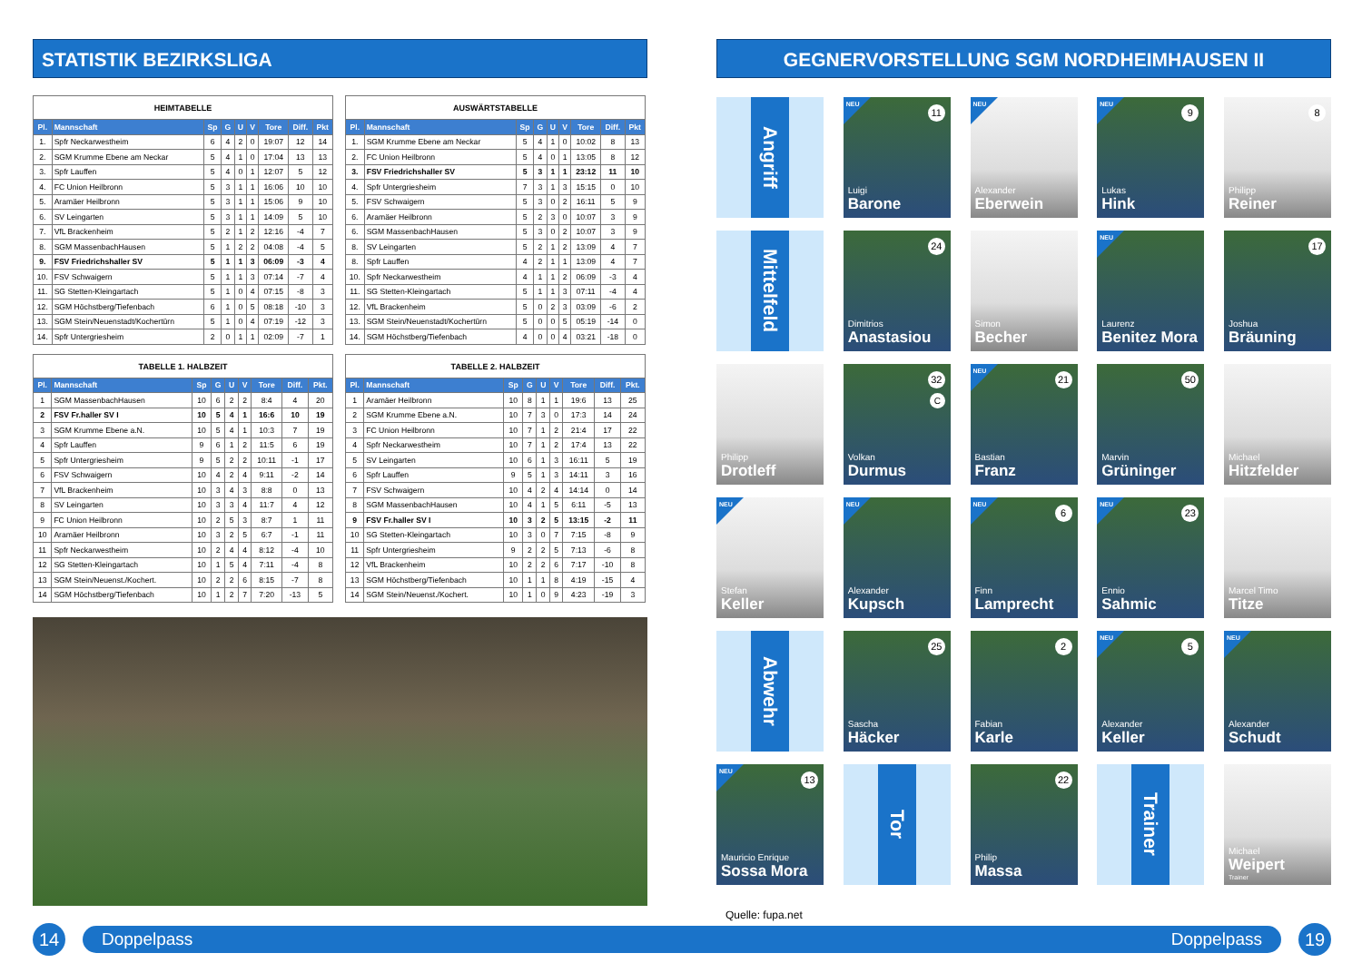STATISTIK BEZIRKSLIGA
HEIMTABELLE
| Pl. | Mannschaft | Sp | G | U | V | Tore | Diff. | Pkt |
| --- | --- | --- | --- | --- | --- | --- | --- | --- |
| 1. | Spfr Neckarwestheim | 6 | 4 | 2 | 0 | 19:07 | 12 | 14 |
| 2. | SGM Krumme Ebene am Neckar | 5 | 4 | 1 | 0 | 17:04 | 13 | 13 |
| 3. | Spfr Lauffen | 5 | 4 | 0 | 1 | 12:07 | 5 | 12 |
| 4. | FC Union Heilbronn | 5 | 3 | 1 | 1 | 16:06 | 10 | 10 |
| 5. | Aramäer Heilbronn | 5 | 3 | 1 | 1 | 15:06 | 9 | 10 |
| 6. | SV Leingarten | 5 | 3 | 1 | 1 | 14:09 | 5 | 10 |
| 7. | VfL Brackenheim | 5 | 2 | 1 | 2 | 12:16 | -4 | 7 |
| 8. | SGM MassenbachHausen | 5 | 1 | 2 | 2 | 04:08 | -4 | 5 |
| 9. | FSV Friedrichshaller SV | 5 | 1 | 1 | 3 | 06:09 | -3 | 4 |
| 10. | FSV Schwaigern | 5 | 1 | 1 | 3 | 07:14 | -7 | 4 |
| 11. | SG Stetten-Kleingartach | 5 | 1 | 0 | 4 | 07:15 | -8 | 3 |
| 12. | SGM Höchstberg/Tiefenbach | 6 | 1 | 0 | 5 | 08:18 | -10 | 3 |
| 13. | SGM Stein/Neuenstadt/Kochertürn | 5 | 1 | 0 | 4 | 07:19 | -12 | 3 |
| 14. | Spfr Untergriesheim | 2 | 0 | 1 | 1 | 02:09 | -7 | 1 |
AUSWÄRTSTABELLE
| Pl. | Mannschaft | Sp | G | U | V | Tore | Diff. | Pkt |
| --- | --- | --- | --- | --- | --- | --- | --- | --- |
| 1. | SGM Krumme Ebene am Neckar | 5 | 4 | 1 | 0 | 10:02 | 8 | 13 |
| 2. | FC Union Heilbronn | 5 | 4 | 0 | 1 | 13:05 | 8 | 12 |
| 3. | FSV Friedrichshaller SV | 5 | 3 | 1 | 1 | 23:12 | 11 | 10 |
| 4. | Spfr Untergriesheim | 7 | 3 | 1 | 3 | 15:15 | 0 | 10 |
| 5. | FSV Schwaigern | 5 | 3 | 0 | 2 | 16:11 | 5 | 9 |
| 6. | Aramäer Heilbronn | 5 | 2 | 3 | 0 | 10:07 | 3 | 9 |
| 6. | SGM MassenbachHausen | 5 | 3 | 0 | 2 | 10:07 | 3 | 9 |
| 8. | SV Leingarten | 5 | 2 | 1 | 2 | 13:09 | 4 | 7 |
| 8. | Spfr Lauffen | 4 | 2 | 1 | 1 | 13:09 | 4 | 7 |
| 10. | Spfr Neckarwestheim | 4 | 1 | 1 | 2 | 06:09 | -3 | 4 |
| 11. | SG Stetten-Kleingartach | 5 | 1 | 1 | 3 | 07:11 | -4 | 4 |
| 12. | VfL Brackenheim | 5 | 0 | 2 | 3 | 03:09 | -6 | 2 |
| 13. | SGM Stein/Neuenstadt/Kochertürn | 5 | 0 | 0 | 5 | 05:19 | -14 | 0 |
| 14. | SGM Höchstberg/Tiefenbach | 4 | 0 | 0 | 4 | 03:21 | -18 | 0 |
TABELLE 1. HALBZEIT
| Pl. | Mannschaft | Sp | G | U | V | Tore | Diff. | Pkt. |
| --- | --- | --- | --- | --- | --- | --- | --- | --- |
| 1 | SGM MassenbachHausen | 10 | 6 | 2 | 2 | 8:4 | 4 | 20 |
| 2 | FSV Fr.haller SV I | 10 | 5 | 4 | 1 | 16:6 | 10 | 19 |
| 3 | SGM Krumme Ebene a.N. | 10 | 5 | 4 | 1 | 10:3 | 7 | 19 |
| 4 | Spfr Lauffen | 9 | 6 | 1 | 2 | 11:5 | 6 | 19 |
| 5 | Spfr Untergriesheim | 9 | 5 | 2 | 2 | 10:11 | -1 | 17 |
| 6 | FSV Schwaigern | 10 | 4 | 2 | 4 | 9:11 | -2 | 14 |
| 7 | VfL Brackenheim | 10 | 3 | 4 | 3 | 8:8 | 0 | 13 |
| 8 | SV Leingarten | 10 | 3 | 3 | 4 | 11:7 | 4 | 12 |
| 9 | FC Union Heilbronn | 10 | 2 | 5 | 3 | 8:7 | 1 | 11 |
| 10 | Aramäer Heilbronn | 10 | 3 | 2 | 5 | 6:7 | -1 | 11 |
| 11 | Spfr Neckarwestheim | 10 | 2 | 4 | 4 | 8:12 | -4 | 10 |
| 12 | SG Stetten-Kleingartach | 10 | 1 | 5 | 4 | 7:11 | -4 | 8 |
| 13 | SGM Stein/Neuenst./Kochert. | 10 | 2 | 2 | 6 | 8:15 | -7 | 8 |
| 14 | SGM Höchstberg/Tiefenbach | 10 | 1 | 2 | 7 | 7:20 | -13 | 5 |
TABELLE 2. HALBZEIT
| Pl. | Mannschaft | Sp | G | U | V | Tore | Diff. | Pkt. |
| --- | --- | --- | --- | --- | --- | --- | --- | --- |
| 1 | Aramäer Heilbronn | 10 | 8 | 1 | 1 | 19:6 | 13 | 25 |
| 2 | SGM Krumme Ebene a.N. | 10 | 7 | 3 | 0 | 17:3 | 14 | 24 |
| 3 | FC Union Heilbronn | 10 | 7 | 1 | 2 | 21:4 | 17 | 22 |
| 4 | Spfr Neckarwestheim | 10 | 7 | 1 | 2 | 17:4 | 13 | 22 |
| 5 | SV Leingarten | 10 | 6 | 1 | 3 | 16:11 | 5 | 19 |
| 6 | Spfr Lauffen | 9 | 5 | 1 | 3 | 14:11 | 3 | 16 |
| 7 | FSV Schwaigern | 10 | 4 | 2 | 4 | 14:14 | 0 | 14 |
| 8 | SGM MassenbachHausen | 10 | 4 | 1 | 5 | 6:11 | -5 | 13 |
| 9 | FSV Fr.haller SV I | 10 | 3 | 2 | 5 | 13:15 | -2 | 11 |
| 10 | SG Stetten-Kleingartach | 10 | 3 | 0 | 7 | 7:15 | -8 | 9 |
| 11 | Spfr Untergriesheim | 9 | 2 | 2 | 5 | 7:13 | -6 | 8 |
| 12 | VfL Brackenheim | 10 | 2 | 2 | 6 | 7:17 | -10 | 8 |
| 13 | SGM Höchstberg/Tiefenbach | 10 | 1 | 1 | 8 | 4:19 | -15 | 4 |
| 14 | SGM Stein/Neuenst./Kochert. | 10 | 1 | 0 | 9 | 4:23 | -19 | 3 |
GEGNERVORSTELLUNG SGM NORDHEIMHAUSEN II
Angriff
NEU 11
Luigi
Barone
NEU
Alexander
Eberwein
NEU 9
Lukas
Hink
8
Philipp
Reiner
Mittelfeld
24
Dimitrios
Anastasiou
Simon
Becher
NEU
Laurenz
Benitez Mora
17
Joshua
Bräuning
Philipp
Drotleff
32
C
Volkan
Durmus
NEU 21
Bastian
Franz
50
Marvin
Grüninger
Michael
Hitzfelder
NEU
Stefan
Keller
NEU
Alexander
Kupsch
NEU 6
Finn
Lamprecht
NEU 23
Ennio
Sahmic
Marcel Timo
Titze
Abwehr
25
Sascha
Häcker
2
Fabian
Karle
NEU 5
Alexander
Keller
NEU
Alexander
Schudt
NEU 13
Mauricio Enrique
Sossa Mora
Tor
22
Philip
Massa
Trainer
Michael
Weipert
Trainer
Quelle: fupa.net
14 Doppelpass Doppelpass 19